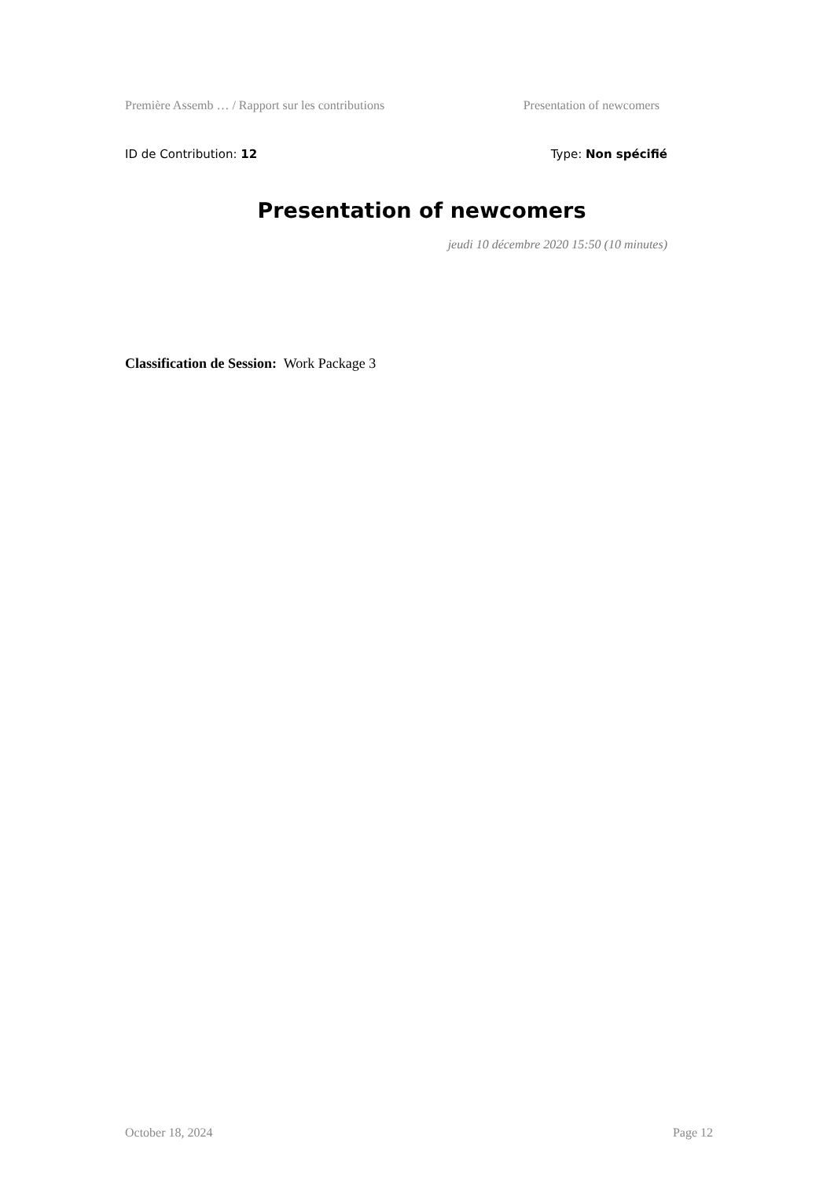Première Assemb … / Rapport sur les contributions Presentation of newcomers
ID de Contribution: 12 Type: Non spécifié
Presentation of newcomers
jeudi 10 décembre 2020 15:50 (10 minutes)
Classification de Session: Work Package 3
October 18, 2024 Page 12